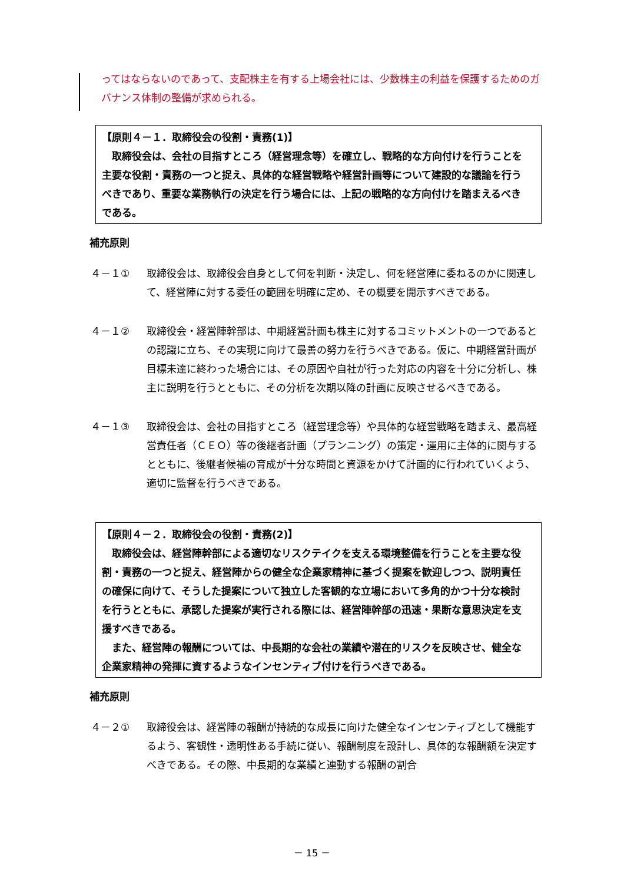ってはならないのであって、支配株主を有する上場会社には、少数株主の利益を保護するためのガバナンス体制の整備が求められる。
【原則４－１．取締役会の役割・責務(1)】
取締役会は、会社の目指すところ（経営理念等）を確立し、戦略的な方向付けを行うことを主要な役割・責務の一つと捉え、具体的な経営戦略や経営計画等について建設的な議論を行うべきであり、重要な業務執行の決定を行う場合には、上記の戦略的な方向付けを踏まえるべきである。
補充原則
４－１① 取締役会は、取締役会自身として何を判断・決定し、何を経営陣に委ねるのかに関連して、経営陣に対する委任の範囲を明確に定め、その概要を開示すべきである。
４－１② 取締役会・経営陣幹部は、中期経営計画も株主に対するコミットメントの一つであるとの認識に立ち、その実現に向けて最善の努力を行うべきである。仮に、中期経営計画が目標未達に終わった場合には、その原因や自社が行った対応の内容を十分に分析し、株主に説明を行うとともに、その分析を次期以降の計画に反映させるべきである。
４－１③ 取締役会は、会社の目指すところ（経営理念等）や具体的な経営戦略を踏まえ、最高経営責任者（ＣＥＯ）等の後継者計画（プランニング）の策定・運用に主体的に関与するとともに、後継者候補の育成が十分な時間と資源をかけて計画的に行われていくよう、適切に監督を行うべきである。
【原則４－２．取締役会の役割・責務(2)】
取締役会は、経営陣幹部による適切なリスクテイクを支える環境整備を行うことを主要な役割・責務の一つと捉え、経営陣からの健全な企業家精神に基づく提案を歓迎しつつ、説明責任の確保に向けて、そうした提案について独立した客観的な立場において多角的かつ十分な検討を行うとともに、承認した提案が実行される際には、経営陣幹部の迅速・果断な意思決定を支援すべきである。
また、経営陣の報酬については、中長期的な会社の業績や潜在的リスクを反映させ、健全な企業家精神の発揮に資するようなインセンティブ付けを行うべきである。
補充原則
４－２① 取締役会は、経営陣の報酬が持続的な成長に向けた健全なインセンティブとして機能するよう、客観性・透明性ある手続に従い、報酬制度を設計し、具体的な報酬額を決定すべきである。その際、中長期的な業績と連動する報酬の割合
－ 15 －